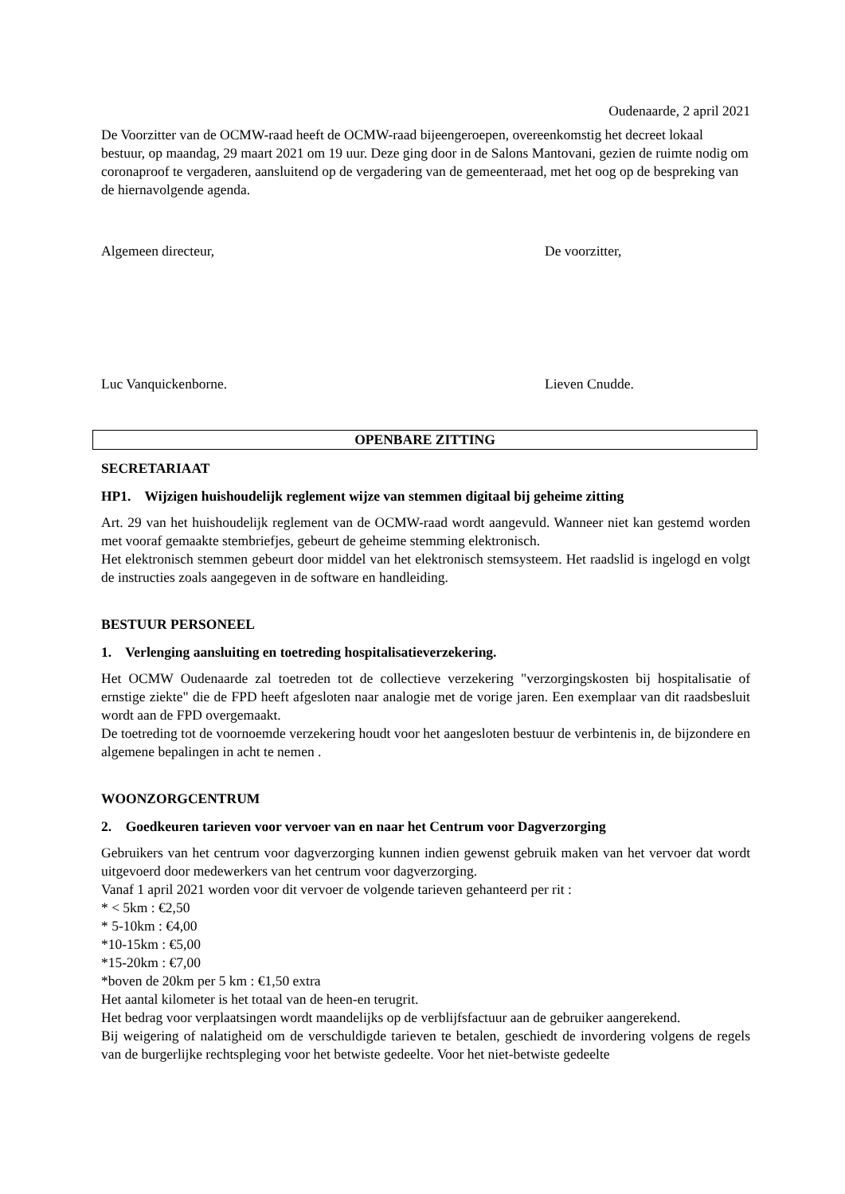Oudenaarde, 2 april 2021
De Voorzitter van de OCMW-raad heeft de OCMW-raad bijeengeroepen, overeenkomstig het decreet lokaal bestuur, op maandag, 29 maart 2021 om 19 uur. Deze ging door in de Salons Mantovani, gezien de ruimte nodig om coronaproof te vergaderen, aansluitend op de vergadering van de gemeenteraad, met het oog op de bespreking van de hiernavolgende agenda.
Algemeen directeur, De voorzitter,
Luc Vanquickenborne. Lieven Cnudde.
OPENBARE ZITTING
SECRETARIAAT
HP1. Wijzigen huishoudelijk reglement wijze van stemmen digitaal bij geheime zitting
Art. 29 van het huishoudelijk reglement van de OCMW-raad wordt aangevuld. Wanneer niet kan gestemd worden met vooraf gemaakte stembriefjes, gebeurt de geheime stemming elektronisch.
Het elektronisch stemmen gebeurt door middel van het elektronisch stemsysteem. Het raadslid is ingelogd en volgt de instructies zoals aangegeven in de software en handleiding.
BESTUUR PERSONEEL
1. Verlenging aansluiting en toetreding hospitalisatieverzekering.
Het OCMW Oudenaarde zal toetreden tot de collectieve verzekering "verzorgingskosten bij hospitalisatie of ernstige ziekte" die de FPD heeft afgesloten naar analogie met de vorige jaren. Een exemplaar van dit raadsbesluit wordt aan de FPD overgemaakt.
De toetreding tot de voornoemde verzekering houdt voor het aangesloten bestuur de verbintenis in, de bijzondere en algemene bepalingen in acht te nemen .
WOONZORGCENTRUM
2. Goedkeuren tarieven voor vervoer van en naar het Centrum voor Dagverzorging
Gebruikers van het centrum voor dagverzorging kunnen indien gewenst gebruik maken van het vervoer dat wordt uitgevoerd door medewerkers van het centrum voor dagverzorging.
Vanaf 1 april 2021 worden voor dit vervoer de volgende tarieven gehanteerd per rit :
* < 5km : €2,50
* 5-10km : €4,00
*10-15km : €5,00
*15-20km : €7,00
*boven de 20km per 5 km : €1,50 extra
Het aantal kilometer is het totaal van de heen-en terugrit.
Het bedrag voor verplaatsingen wordt maandelijks op de verblijfsfactuur aan de gebruiker aangerekend.
Bij weigering of nalatigheid om de verschuldigde tarieven te betalen, geschiedt de invordering volgens de regels van de burgerlijke rechtspleging voor het betwiste gedeelte. Voor het niet-betwiste gedeelte